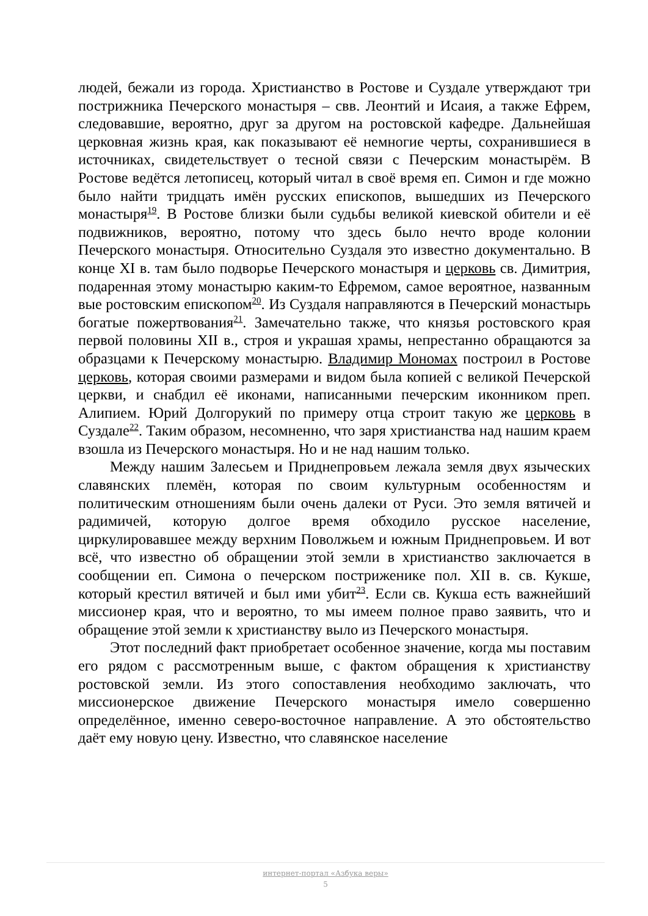людей, бежали из города. Христианство в Ростове и Суздале утверждают три постри­жника Печерского монастыря – свв. Леонтий и Исаия, а также Ефрем, следовавшие, вероятно, друг за другом на ростовской кафедре. Дальнейшая церковная жизнь края, как показывают её немногие черты, сохранившиеся в источниках, свидетельствует о тесной связи с Печерским монастырём. В Ростове ведётся летописец, который читал в своё время еп. Симон и где можно было найти тридцать имён русских епископов, вышедших из Печерского монастыря<sup>19</sup>. В Ростове близки были судьбы великой киевской обители и её подвижников, вероятно, потому что здесь было нечто вроде колонии Печерского монастыря. Относительно Суздаля это известно документально. В конце XI в. там было подворье Печерского монастыря и церковь св. Димитрия, подаренная этому монастырю каким-то Ефремом, самое вероятное, названным вые ростовским епископом<sup>20</sup>. Из Суздаля направляются в Печерский монастырь богатые пожертвования<sup>21</sup>. Замечательно также, что князья ростовского края первой половины XII в., строя и украшая храмы, непрестанно обращаются за образцами к Печерскому монастырю. Владимир Мономах построил в Ростове церковь, которая своими размерами и видом была копией с великой Печерской церкви, и снабдил её иконами, написанными печерским иконником преп. Алипием. Юрий Долгорукий по примеру отца строит такую же церковь в Суздале<sup>22</sup>. Таким образом, несомненно, что заря христианства над нашим краем взошла из Печерского монастыря. Но и не над нашим только.
Между нашим Залесьем и Приднепровьем лежала земля двух языческих славянских племён, которая по своим культурным особенностям и политическим отношениям были очень далеки от Руси. Это земля вятичей и радимичей, которую долгое время обходило русское население, циркулировавшее между верхним Поволжьем и южным Приднепровьем. И вот всё, что известно об обращении этой земли в христианство заключается в сообщении еп. Симона о печерском постриженике пол. XII в. св. Кукше, который крестил вятичей и был ими убит<sup>23</sup>. Если св. Кукша есть важнейший миссионер края, что и вероятно, то мы имеем полное право заявить, что и обращение этой земли к христианству выло из Печерского монастыря.
Этот последний факт приобретает особенное значение, когда мы поставим его рядом с рассмотренным выше, с фактом обращения к христианству ростовской земли. Из этого сопоставления необходимо заключать, что миссионерское движение Печерского монастыря имело совершенно определённое, именно северо-восточное направление. А это обстоятельство даёт ему новую цену. Известно, что славянское население
интернет-портал «Азбука веры»
5